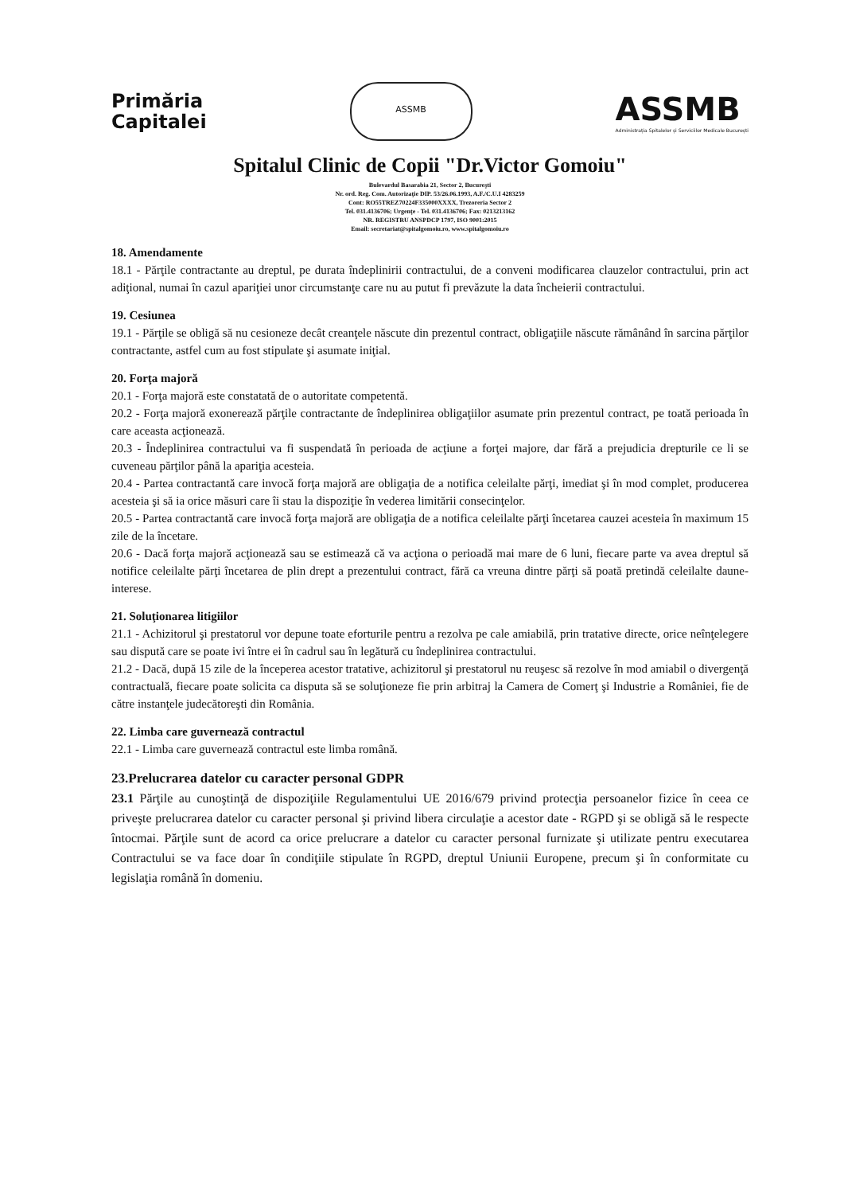Primăria
Capitalei
ASSMB
ASSMB
Administrația Spitalelor și Serviciilor Medicale București
Spitalul Clinic de Copii "Dr.Victor Gomoiu"
Bulevardul Basarabia 21, Sector 2, Bucureşti
Nr. ord. Reg. Com. Autorizaţie DIP. 53/26.06.1993, A.F./C.U.I 4283259
Cont: RO55TREZ70224F335000XXXX, Trezoreria Sector 2
Tel. 031.4136706; Urgenţe - Tel. 031.4136706; Fax: 0213213162
NR. REGISTRU ANSPDCP 1797, ISO 9001:2015
Email: secretariat@spitalgomoiu.ro, www.spitalgomoiu.ro
18. Amendamente
18.1 - Părţile contractante au dreptul, pe durata îndeplinirii contractului, de a conveni modificarea clauzelor contractului, prin act adiţional, numai în cazul apariţiei unor circumstanţe care nu au putut fi prevăzute la data încheierii contractului.
19. Cesiunea
19.1 - Părţile se obligă să nu cesioneze decât creanţele născute din prezentul contract, obligaţiile născute rămânând în sarcina părţilor contractante, astfel cum au fost stipulate şi asumate iniţial.
20. Forţa majoră
20.1 - Forţa majoră este constatată de o autoritate competentă.
20.2 - Forţa majoră exonerează părţile contractante de îndeplinirea obligaţiilor asumate prin prezentul contract, pe toată perioada în care aceasta acţionează.
20.3 - Îndeplinirea contractului va fi suspendată în perioada de acţiune a forţei majore, dar fără a prejudicia drepturile ce li se cuveneau părţilor până la apariţia acesteia.
20.4 - Partea contractantă care invocă forţa majoră are obligaţia de a notifica celeilalte părţi, imediat şi în mod complet, producerea acesteia şi să ia orice măsuri care îi stau la dispoziţie în vederea limitării consecinţelor.
20.5 - Partea contractantă care invocă forţa majoră are obligaţia de a notifica celeilalte părţi încetarea cauzei acesteia în maximum 15 zile de la încetare.
20.6 - Dacă forţa majoră acţionează sau se estimează că va acţiona o perioadă mai mare de 6 luni, fiecare parte va avea dreptul să notifice celeilalte părţi încetarea de plin drept a prezentului contract, fără ca vreuna dintre părţi să poată pretindă celeilalte daune-interese.
21. Soluţionarea litigiilor
21.1 - Achizitorul şi prestatorul vor depune toate eforturile pentru a rezolva pe cale amiabilă, prin tratative directe, orice neînţelegere sau dispută care se poate ivi între ei în cadrul sau în legătură cu îndeplinirea contractului.
21.2 - Dacă, după 15 zile de la începerea acestor tratative, achizitorul şi prestatorul nu reuşesc să rezolve în mod amiabil o divergenţă contractuală, fiecare poate solicita ca disputa să se soluţioneze fie prin arbitraj la Camera de Comerţ şi Industrie a României, fie de către instanţele judecătoreşti din România.
22. Limba care guvernează contractul
22.1 - Limba care guvernează contractul este limba română.
23.Prelucrarea datelor cu caracter personal GDPR
23.1 Părţile au cunoştinţă de dispoziţiile Regulamentului UE 2016/679 privind protecţia persoanelor fizice în ceea ce priveşte prelucrarea datelor cu caracter personal şi privind libera circulaţie a acestor date - RGPD şi se obligă să le respecte întocmai. Părţile sunt de acord ca orice prelucrare a datelor cu caracter personal furnizate şi utilizate pentru executarea Contractului se va face doar în condiţiile stipulate în RGPD, dreptul Uniunii Europene, precum şi în conformitate cu legislaţia română în domeniu.